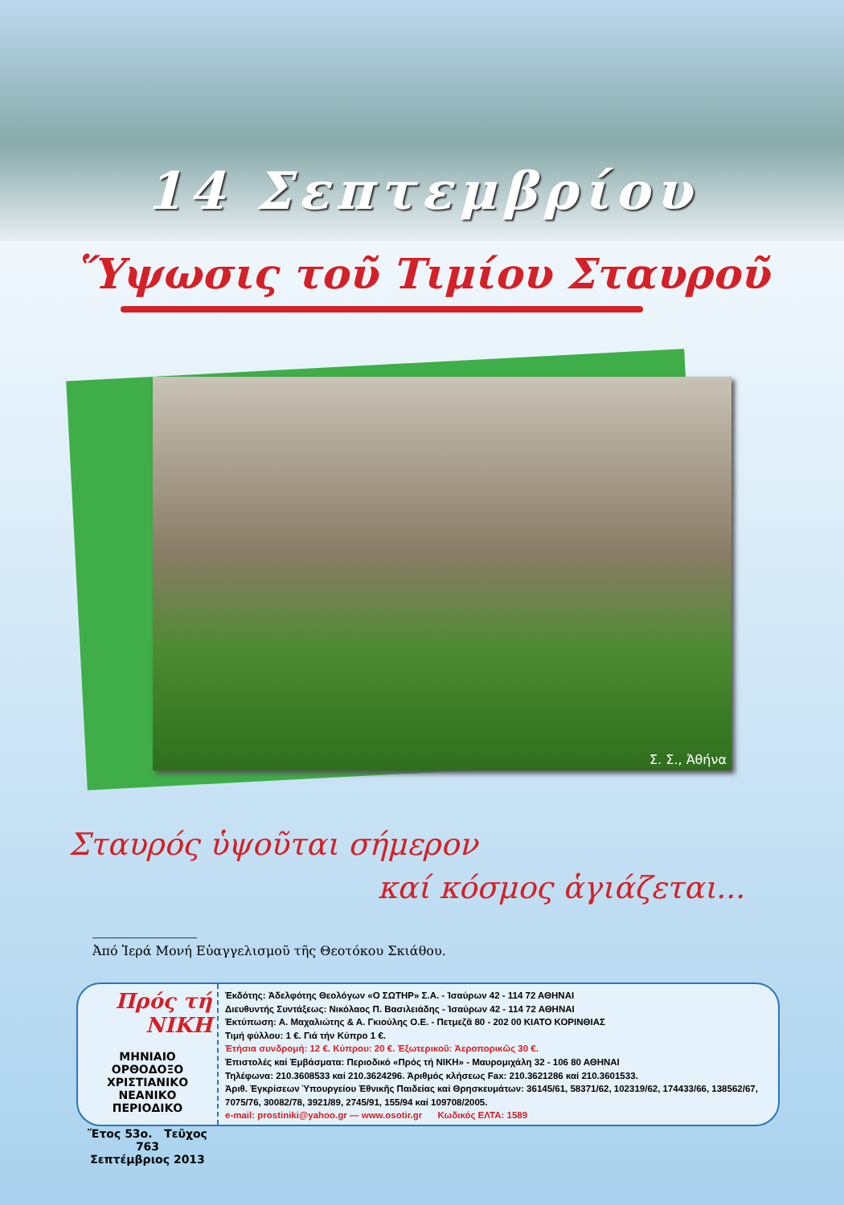14 Σεπτεμβρίου
Ὕψωσις τοῦ Τιμίου Σταυροῦ
Σ. Σ., Ἀθήνα
Σταυρός ὑψοῦται σήμερον
καί κόσμος ἁγιάζεται...
Ἀπό Ἱερά Μονή Εὐαγγελισμοῦ τῆς Θεοτόκου Σκιάθου.
Πρός τή ΝΙΚΗ
ΜΗΝΙΑΙΟ
ΟΡΘΟΔΟΞΟ ΧΡΙΣΤΙΑΝΙΚΟ
ΝΕΑΝΙΚΟ ΠΕΡΙΟΔΙΚΟ
Ἔτος 53ο. Τεῦχος 763
Σεπτέμβριος 2013
Ἐκδότης: Ἀδελφότης Θεολόγων «Ο ΣΩΤΗΡ» Σ.Α. - Ἰσαύρων 42 - 114 72 ΑΘΗΝΑΙ
Διευθυντής Συντάξεως: Νικόλαος Π. Βασιλειάδης - Ἰσαύρων 42 - 114 72 ΑΘΗΝΑΙ
Ἐκτύπωση: Α. Μαχαλιώτης & Α. Γκιούλης Ο.Ε. - Πετμεζᾶ 80 - 202 00 ΚΙΑΤΟ ΚΟΡΙΝΘΙΑΣ
Τιμή φύλλου: 1 €. Γιά τήν Κύπρο 1 €.
Ἐτήσια συνδρομή: 12 €. Κύπρου: 20 €. Ἐξωτερικοῦ: Ἀεροπορικῶς 30 €.
Ἐπιστολές καί Ἐμβάσματα: Περιοδικό «Πρός τή ΝΙΚΗ» - Μαυρομιχάλη 32 - 106 80 ΑΘΗΝΑΙ
Τηλέφωνα: 210.3608533 καί 210.3624296. Ἀριθμός κλήσεως Fax: 210.3621286 καί 210.3601533.
Ἀριθ. Ἐγκρίσεων Ὑπουργείου Ἐθνικῆς Παιδείας καί Θρησκευμάτων: 36145/61, 58371/62, 102319/62, 174433/66, 138562/67, 7075/76, 30082/78, 3921/89, 2745/91, 155/94 καί 109708/2005.
e-mail: prostiniki@yahoo.gr — www.osotir.gr Κωδικός ΕΛΤΑ: 1589